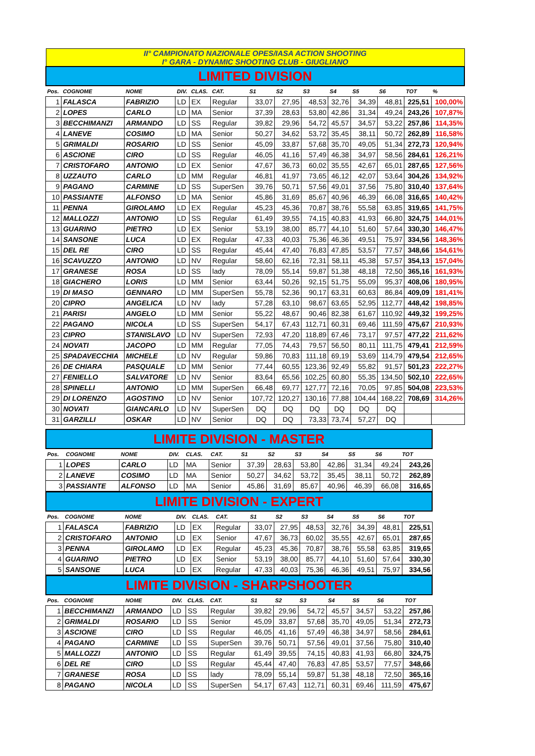| II° CAMPIONATO NAZIONALE OPES/IASA ACTION SHOOTING I° GARA - DYNAMIC SHOOTING CLUB - GIUGLIANO |
| LIMITED DIVISION |
| Pos. | COGNOME | NOME | DIV. | CLAS. | CAT. | S1 | S2 | S3 | S4 | S5 | S6 | TOT | % |
| --- | --- | --- | --- | --- | --- | --- | --- | --- | --- | --- | --- | --- | --- |
| 1 | FALASCA | FABRIZIO | LD | EX | Regular | 33,07 | 27,95 | 48,53 | 32,76 | 34,39 | 48,81 | 225,51 | 100,00% |
| 2 | LOPES | CARLO | LD | MA | Senior | 37,39 | 28,63 | 53,80 | 42,86 | 31,34 | 49,24 | 243,26 | 107,87% |
| 3 | BECCHIMANZI | ARMANDO | LD | SS | Regular | 39,82 | 29,96 | 54,72 | 45,57 | 34,57 | 53,22 | 257,86 | 114,35% |
| 4 | LANEVE | COSIMO | LD | MA | Senior | 50,27 | 34,62 | 53,72 | 35,45 | 38,11 | 50,72 | 262,89 | 116,58% |
| 5 | GRIMALDI | ROSARIO | LD | SS | Senior | 45,09 | 33,87 | 57,68 | 35,70 | 49,05 | 51,34 | 272,73 | 120,94% |
| 6 | ASCIONE | CIRO | LD | SS | Regular | 46,05 | 41,16 | 57,49 | 46,38 | 34,97 | 58,56 | 284,61 | 126,21% |
| 7 | CRISTOFARO | ANTONIO | LD | EX | Senior | 47,67 | 36,73 | 60,02 | 35,55 | 42,67 | 65,01 | 287,65 | 127,56% |
| 8 | UZZAUTO | CARLO | LD | MM | Regular | 46,81 | 41,97 | 73,65 | 46,12 | 42,07 | 53,64 | 304,26 | 134,92% |
| 9 | PAGANO | CARMINE | LD | SS | SuperSen | 39,76 | 50,71 | 57,56 | 49,01 | 37,56 | 75,80 | 310,40 | 137,64% |
| 10 | PASSIANTE | ALFONSO | LD | MA | Senior | 45,86 | 31,69 | 85,67 | 40,96 | 46,39 | 66,08 | 316,65 | 140,42% |
| 11 | PENNA | GIROLAMO | LD | EX | Regular | 45,23 | 45,36 | 70,87 | 38,76 | 55,58 | 63,85 | 319,65 | 141,75% |
| 12 | MALLOZZI | ANTONIO | LD | SS | Regular | 61,49 | 39,55 | 74,15 | 40,83 | 41,93 | 66,80 | 324,75 | 144,01% |
| 13 | GUARINO | PIETRO | LD | EX | Senior | 53,19 | 38,00 | 85,77 | 44,10 | 51,60 | 57,64 | 330,30 | 146,47% |
| 14 | SANSONE | LUCA | LD | EX | Regular | 47,33 | 40,03 | 75,36 | 46,36 | 49,51 | 75,97 | 334,56 | 148,36% |
| 15 | DEL RE | CIRO | LD | SS | Regular | 45,44 | 47,40 | 76,83 | 47,85 | 53,57 | 77,57 | 348,66 | 154,61% |
| 16 | SCAVUZZO | ANTONIO | LD | NV | Regular | 58,60 | 62,16 | 72,31 | 58,11 | 45,38 | 57,57 | 354,13 | 157,04% |
| 17 | GRANESE | ROSA | LD | SS | lady | 78,09 | 55,14 | 59,87 | 51,38 | 48,18 | 72,50 | 365,16 | 161,93% |
| 18 | GIACHERO | LORIS | LD | MM | Senior | 63,44 | 50,26 | 92,15 | 51,75 | 55,09 | 95,37 | 408,06 | 180,95% |
| 19 | DI MASO | GENNARO | LD | MM | SuperSen | 55,78 | 52,36 | 90,17 | 63,31 | 60,63 | 86,84 | 409,09 | 181,41% |
| 20 | CIPRO | ANGELICA | LD | NV | lady | 57,28 | 63,10 | 98,67 | 63,65 | 52,95 | 112,77 | 448,42 | 198,85% |
| 21 | PARISI | ANGELO | LD | MM | Senior | 55,22 | 48,67 | 90,46 | 82,38 | 61,67 | 110,92 | 449,32 | 199,25% |
| 22 | PAGANO | NICOLA | LD | SS | SuperSen | 54,17 | 67,43 | 112,71 | 60,31 | 69,46 | 111,59 | 475,67 | 210,93% |
| 23 | CIPRO | STANISLAVO | LD | NV | SuperSen | 72,93 | 47,20 | 118,89 | 67,46 | 73,17 | 97,57 | 477,22 | 211,62% |
| 24 | NOVATI | JACOPO | LD | MM | Regular | 77,05 | 74,43 | 79,57 | 56,50 | 80,11 | 111,75 | 479,41 | 212,59% |
| 25 | SPADAVECCHIA | MICHELE | LD | NV | Regular | 59,86 | 70,83 | 111,18 | 69,19 | 53,69 | 114,79 | 479,54 | 212,65% |
| 26 | DE CHIARA | PASQUALE | LD | MM | Senior | 77,44 | 60,55 | 123,36 | 92,49 | 55,82 | 91,57 | 501,23 | 222,27% |
| 27 | FENIELLO | SALVATORE | LD | NV | Senior | 83,64 | 65,56 | 102,25 | 60,80 | 55,35 | 134,50 | 502,10 | 222,65% |
| 28 | SPINELLI | ANTONIO | LD | MM | SuperSen | 66,48 | 69,77 | 127,77 | 72,16 | 70,05 | 97,85 | 504,08 | 223,53% |
| 29 | DI LORENZO | AGOSTINO | LD | NV | Senior | 107,72 | 120,27 | 130,16 | 77,88 | 104,44 | 168,22 | 708,69 | 314,26% |
| 30 | NOVATI | GIANCARLO | LD | NV | SuperSen | DQ | DQ | DQ | DQ | DQ | DQ | | |
| 31 | GARZILLI | OSKAR | LD | NV | Senior | DQ | DQ | 73,33 | 73,74 | 57,27 | DQ | | |
| LIMITE DIVISION - MASTER |
| Pos. | COGNOME | NOME | DIV. | CLAS. | CAT. | S1 | S2 | S3 | S4 | S5 | S6 | TOT |
| --- | --- | --- | --- | --- | --- | --- | --- | --- | --- | --- | --- | --- |
| 1 | LOPES | CARLO | LD | MA | Senior | 37,39 | 28,63 | 53,80 | 42,86 | 31,34 | 49,24 | 243,26 |
| 2 | LANEVE | COSIMO | LD | MA | Senior | 50,27 | 34,62 | 53,72 | 35,45 | 38,11 | 50,72 | 262,89 |
| 3 | PASSIANTE | ALFONSO | LD | MA | Senior | 45,86 | 31,69 | 85,67 | 40,96 | 46,39 | 66,08 | 316,65 |
| LIMITE DIVISION - EXPERT |
| Pos. | COGNOME | NOME | DIV. | CLAS. | CAT. | S1 | S2 | S3 | S4 | S5 | S6 | TOT |
| --- | --- | --- | --- | --- | --- | --- | --- | --- | --- | --- | --- | --- |
| 1 | FALASCA | FABRIZIO | LD | EX | Regular | 33,07 | 27,95 | 48,53 | 32,76 | 34,39 | 48,81 | 225,51 |
| 2 | CRISTOFARO | ANTONIO | LD | EX | Senior | 47,67 | 36,73 | 60,02 | 35,55 | 42,67 | 65,01 | 287,65 |
| 3 | PENNA | GIROLAMO | LD | EX | Regular | 45,23 | 45,36 | 70,87 | 38,76 | 55,58 | 63,85 | 319,65 |
| 4 | GUARINO | PIETRO | LD | EX | Senior | 53,19 | 38,00 | 85,77 | 44,10 | 51,60 | 57,64 | 330,30 |
| 5 | SANSONE | LUCA | LD | EX | Regular | 47,33 | 40,03 | 75,36 | 46,36 | 49,51 | 75,97 | 334,56 |
| LIMITE DIVISION - SHARPSHOOTER |
| Pos. | COGNOME | NOME | DIV. | CLAS. | CAT. | S1 | S2 | S3 | S4 | S5 | S6 | TOT |
| --- | --- | --- | --- | --- | --- | --- | --- | --- | --- | --- | --- | --- |
| 1 | BECCHIMANZI | ARMANDO | LD | SS | Regular | 39,82 | 29,96 | 54,72 | 45,57 | 34,57 | 53,22 | 257,86 |
| 2 | GRIMALDI | ROSARIO | LD | SS | Senior | 45,09 | 33,87 | 57,68 | 35,70 | 49,05 | 51,34 | 272,73 |
| 3 | ASCIONE | CIRO | LD | SS | Regular | 46,05 | 41,16 | 57,49 | 46,38 | 34,97 | 58,56 | 284,61 |
| 4 | PAGANO | CARMINE | LD | SS | SuperSen | 39,76 | 50,71 | 57,56 | 49,01 | 37,56 | 75,80 | 310,40 |
| 5 | MALLOZZI | ANTONIO | LD | SS | Regular | 61,49 | 39,55 | 74,15 | 40,83 | 41,93 | 66,80 | 324,75 |
| 6 | DEL RE | CIRO | LD | SS | Regular | 45,44 | 47,40 | 76,83 | 47,85 | 53,57 | 77,57 | 348,66 |
| 7 | GRANESE | ROSA | LD | SS | lady | 78,09 | 55,14 | 59,87 | 51,38 | 48,18 | 72,50 | 365,16 |
| 8 | PAGANO | NICOLA | LD | SS | SuperSen | 54,17 | 67,43 | 112,71 | 60,31 | 69,46 | 111,59 | 475,67 |